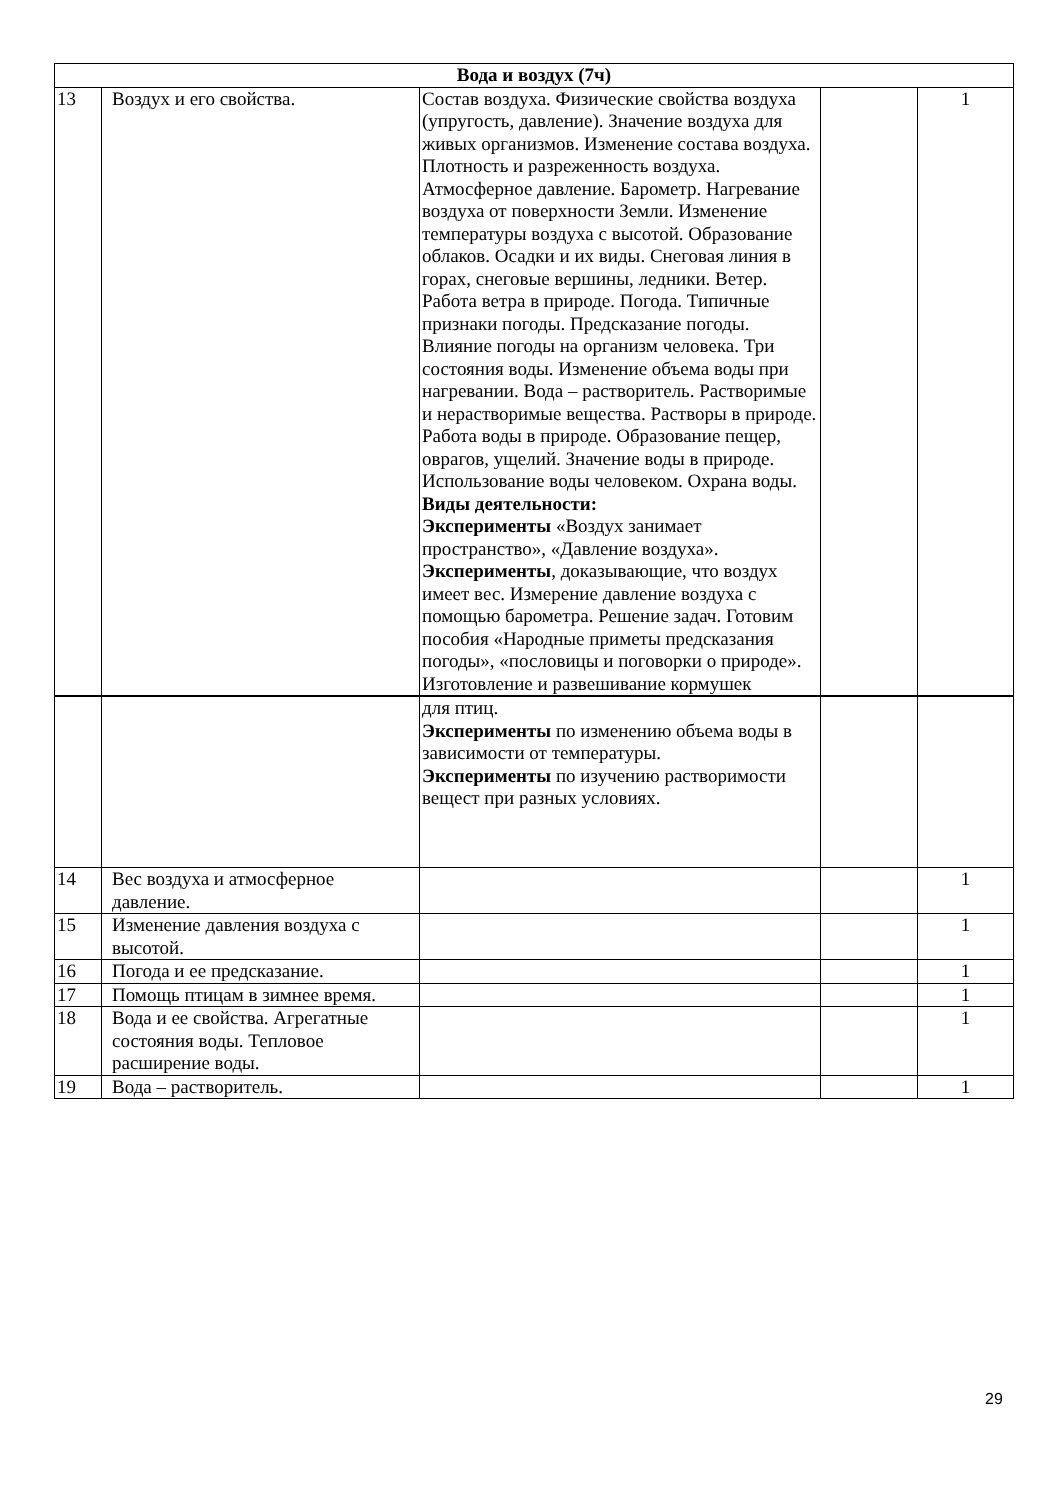| Вода и воздух (7ч) | | | | |
| 13 | Воздух и его свойства. | Состав воздуха. Физические свойства воздуха (упругость, давление). Значение воздуха для живых организмов. Изменение состава воздуха. Плотность и разреженность воздуха. Атмосферное давление. Барометр. Нагревание воздуха от поверхности Земли. Изменение температуры воздуха с высотой. Образование облаков. Осадки и их виды. Снеговая линия в горах, снеговые вершины, ледники. Ветер. Работа ветра в природе. Погода. Типичные признаки погоды. Предсказание погоды. Влияние погоды на организм человека. Три состояния воды. Изменение объема воды при нагревании. Вода – растворитель. Растворимые и нерастворимые вещества. Растворы в природе. Работа воды в природе. Образование пещер, оврагов, ущелий. Значение воды в природе. Использование воды человеком. Охрана воды. Виды деятельности: Эксперименты «Воздух занимает пространство», «Давление воздуха». Эксперименты , доказывающие, что воздух имеет вес. Измерение давление воздуха с помощью барометра. Решение задач. Готовим пособия «Народные приметы предсказания погоды», «пословицы и поговорки о природе». Изготовление и развешивание кормушек | | 1 |
| | | для птиц. Эксперименты по изменению объема воды в зависимости от температуры. Эксперименты по изучению растворимости вещест при разных условиях. | | |
| 14 | Вес воздуха и атмосферное давление. | | | 1 |
| 15 | Изменение давления воздуха с высотой. | | | 1 |
| 16 | Погода и ее предсказание. | | | 1 |
| 17 | Помощь птицам в зимнее время. | | | 1 |
| 18 | Вода и ее свойства. Агрегатные состояния воды. Тепловое расширение воды. | | | 1 |
| 19 | Вода – растворитель. | | | 1 |
29